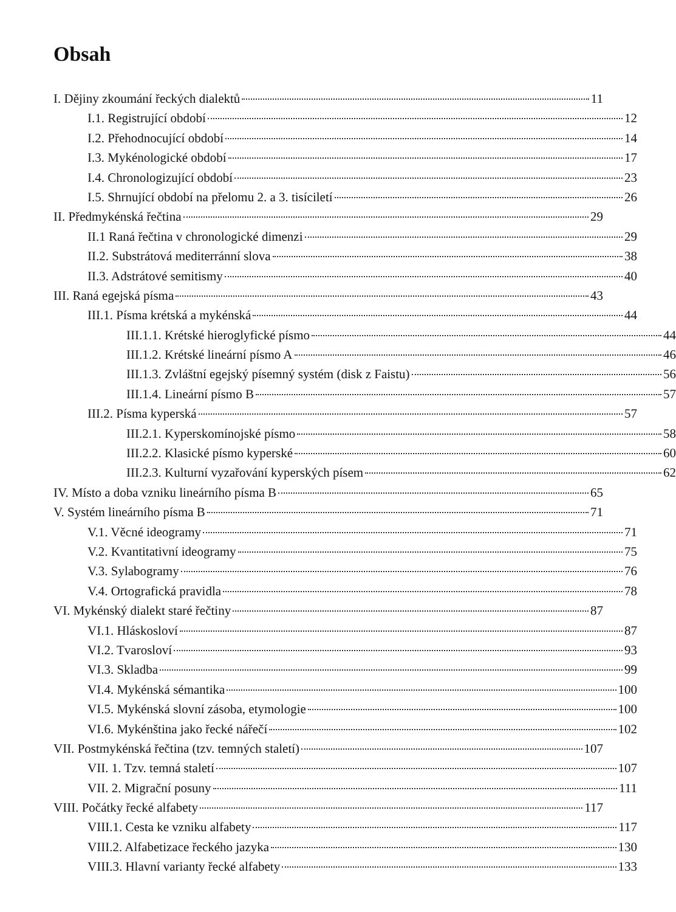Obsah
I. Dějiny zkoumání řeckých dialektů 11
I.1. Registrující období 12
I.2. Přehodnocující období 14
I.3. Mykénologické období 17
I.4. Chronologizující období 23
I.5. Shrnující období na přelomu 2. a 3. tisíciletí 26
II. Předmykénská řečtina 29
II.1 Raná řečtina v chronologické dimenzi 29
II.2. Substrátová mediterránní slova 38
II.3. Adstrátové semitismy 40
III. Raná egejská písma 43
III.1. Písma krétská a mykénská 44
III.1.1. Krétské hieroglyfické písmo 44
III.1.2. Krétské lineární písmo A 46
III.1.3. Zvláštní egejský písemný systém (disk z Faistu) 56
III.1.4. Lineární písmo B 57
III.2. Písma kyperská 57
III.2.1. Kyperskomínojské písmo 58
III.2.2. Klasické písmo kyperské 60
III.2.3. Kulturní vyzařování kyperských písem 62
IV. Místo a doba vzniku lineárního písma B 65
V. Systém lineárního písma B 71
V.1. Věcné ideogramy 71
V.2. Kvantitativní ideogramy 75
V.3. Sylabogramy 76
V.4. Ortografická pravidla 78
VI. Mykénský dialekt staré řečtiny 87
VI.1. Hláskosloví 87
VI.2. Tvarosloví 93
VI.3. Skladba 99
VI.4. Mykénská sémantika 100
VI.5. Mykénská slovní zásoba, etymologie 100
VI.6. Mykénština jako řecké nářečí 102
VII. Postmykénská řečtina (tzv. temných staletí) 107
VII. 1. Tzv. temná staletí 107
VII. 2. Migrační posuny 111
VIII. Počátky řecké alfabety 117
VIII.1. Cesta ke vzniku alfabety 117
VIII.2. Alfabetizace řeckého jazyka 130
VIII.3. Hlavní varianty řecké alfabety 133